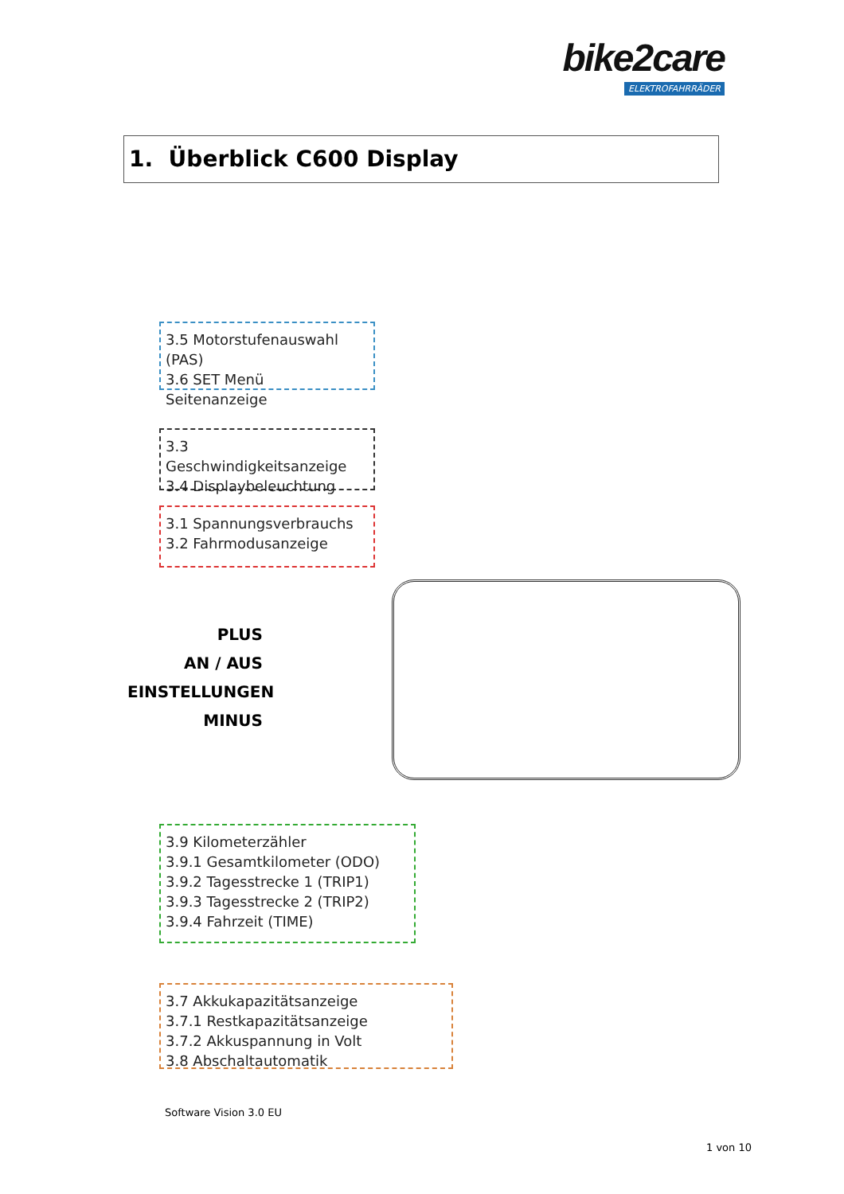bike2care
ELEKTROFAHRRÄDER
1. Überblick C600 Display
3.5 Motorstufenauswahl (PAS)
3.6 SET Menü Seitenanzeige
3.3 Geschwindigkeitsanzeige
3.4 Displaybeleuchtung
3.1 Spannungsverbrauchs
3.2 Fahrmodusanzeige
PLUS
AN / AUS
EINSTELLUNGEN
MINUS
3.9 Kilometerzähler
3.9.1 Gesamtkilometer (ODO)
3.9.2 Tagesstrecke 1 (TRIP1)
3.9.3 Tagesstrecke 2 (TRIP2)
3.9.4 Fahrzeit (TIME)
3.7 Akkukapazitätsanzeige
3.7.1 Restkapazitätsanzeige
3.7.2 Akkuspannung in Volt
3.8 Abschaltautomatik
Software Vision 3.0 EU
1 von 10